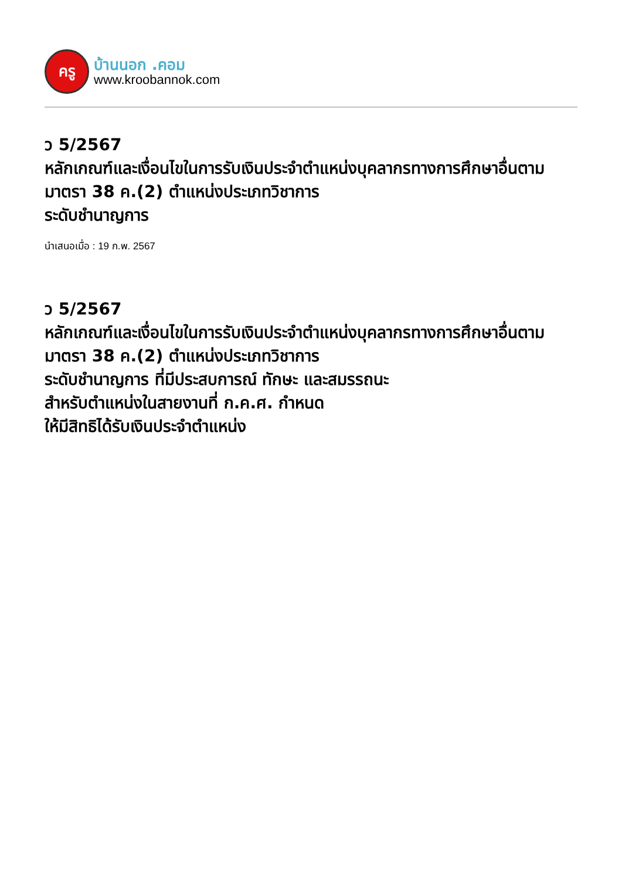ครู
บ้านนอก .คอม
www.kroobannok.com
ว 5/2567
หลักเกณฑ์และเงื่อนไขในการรับเงินประจำตำแหน่งบุคลากรทางการศึกษาอื่นตามมาตรา 38 ค.(2) ตำแหน่งประเภทวิชาการ
ระดับชำนาญการ
นำเสนอเมื่อ : 19 ก.พ. 2567
ว 5/2567
หลักเกณฑ์และเงื่อนไขในการรับเงินประจำตำแหน่งบุคลากรทางการศึกษาอื่นตามมาตรา 38 ค.(2) ตำแหน่งประเภทวิชาการ
ระดับชำนาญการ ที่มีประสบการณ์ ทักษะ และสมรรถนะ
สำหรับตำแหน่งในสายงานที่ ก.ค.ศ. กำหนด
ให้มีสิทธิได้รับเงินประจำตำแหน่ง